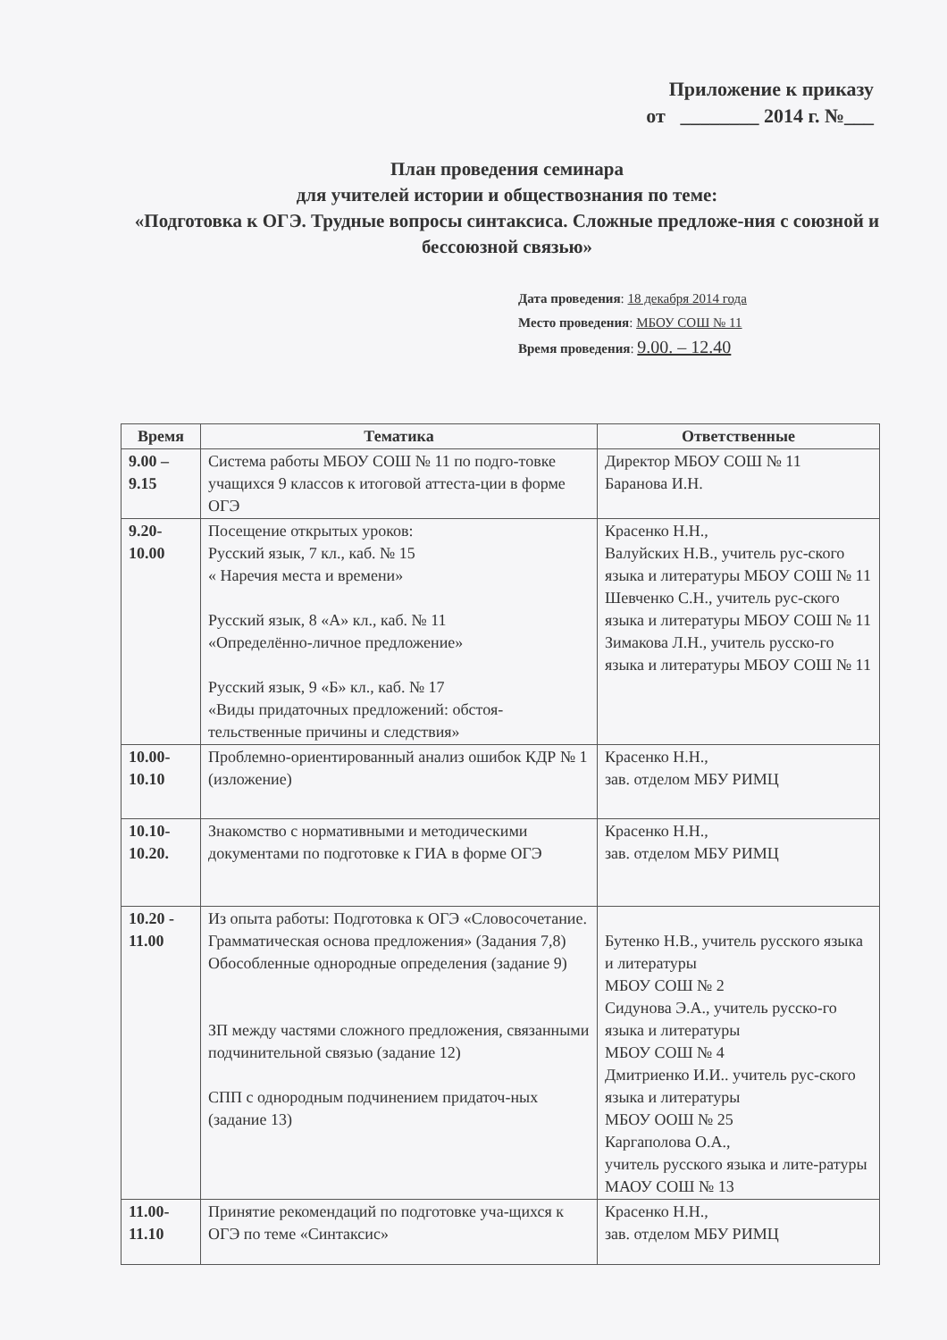Приложение к приказу
от ________ 2014 г. №___
План проведения семинара
для учителей истории и обществознания по теме:
«Подготовка к ОГЭ. Трудные вопросы синтаксиса. Сложные предложе-ния с союзной и бессоюзной связью»
Дата проведения: 18 декабря 2014 года
Место проведения: МБОУ СОШ № 11
Время проведения: 9.00. – 12.40
| Время | Тематика | Ответственные |
| --- | --- | --- |
| 9.00 – 9.15 | Система работы МБОУ СОШ № 11 по подго-товке учащихся 9 классов к итоговой аттеста-ции в форме ОГЭ | Директор МБОУ СОШ № 11 Баранова И.Н. |
| 9.20- 10.00 | Посещение открытых уроков: Русский язык, 7 кл., каб. № 15 « Наречия места и времени» Русский язык, 8 «А» кл., каб. № 11 «Определённо-личное предложение» Русский язык, 9 «Б» кл., каб. № 17 «Виды придаточных предложений: обстоя-тельственные причины и следствия» | Красенко Н.Н., Валуйских Н.В., учитель рус-ского языка и литературы МБОУ СОШ № 11 Шевченко С.Н., учитель рус-ского языка и литературы МБОУ СОШ № 11 Зимакова Л.Н., учитель русско-го языка и литературы МБОУ СОШ № 11 |
| 10.00- 10.10 | Проблемно-ориентированный анализ ошибок КДР № 1 (изложение) | Красенко Н.Н., зав. отделом МБУ РИМЦ |
| 10.10- 10.20. | Знакомство с нормативными и методическими документами по подготовке к ГИА в форме ОГЭ | Красенко Н.Н., зав. отделом МБУ РИМЦ |
| 10.20 - 11.00 | Из опыта работы: Подготовка к ОГЭ «Словосочетание. Грамматическая основа предложения» (Задания 7,8) Обособленные однородные определения (задание 9) ЗП между частями сложного предложения, связанными подчинительной связью (задание 12) СПП с однородным подчинением придаточ-ных (задание 13) | Бутенко Н.В., учитель русского языка и литературы МБОУ СОШ № 2 Сидунова Э.А., учитель русско-го языка и литературы МБОУ СОШ № 4 Дмитриенко И.И.. учитель рус-ского языка и литературы МБОУ ООШ № 25 Каргаполова О.А., учитель русского языка и лите-ратуры МАОУ СОШ № 13 |
| 11.00- 11.10 | Принятие рекомендаций по подготовке уча-щихся к ОГЭ по теме «Синтаксис» | Красенко Н.Н., зав. отделом МБУ РИМЦ |